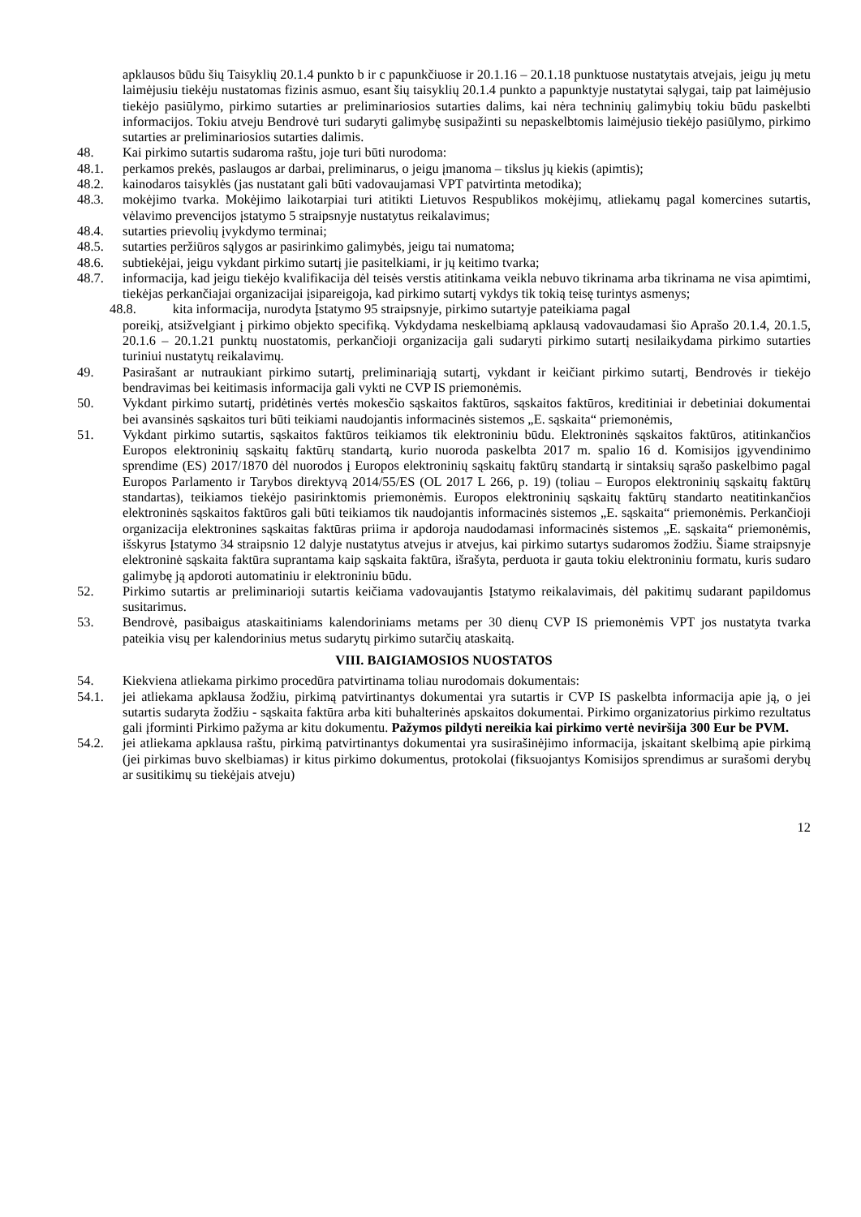apklausos būdu šių Taisyklių 20.1.4 punkto b ir c papunkčiuose ir 20.1.16 – 20.1.18 punktuose nustatytais atvejais, jeigu jų metu laimėjusiu tiekėju nustatomas fizinis asmuo, esant šių taisyklių 20.1.4 punkto a papunktyje nustatytai sąlygai, taip pat laimėjusio tiekėjo pasiūlymo, pirkimo sutarties ar preliminariosios sutarties dalims, kai nėra techninių galimybių tokiu būdu paskelbti informacijos. Tokiu atveju Bendrovė turi sudaryti galimybę susipažinti su nepaskelbtomis laimėjusio tiekėjo pasiūlymo, pirkimo sutarties ar preliminariosios sutarties dalimis.
48. Kai pirkimo sutartis sudaroma raštu, joje turi būti nurodoma:
48.1. perkamos prekės, paslaugos ar darbai, preliminarus, o jeigu įmanoma – tikslus jų kiekis (apimtis);
48.2. kainodaros taisyklės (jas nustatant gali būti vadovaujamasi VPT patvirtinta metodika);
48.3. mokėjimo tvarka. Mokėjimo laikotarpiai turi atitikti Lietuvos Respublikos mokėjimų, atliekamų pagal komercines sutartis, vėlavimo prevencijos įstatymo 5 straipsnyje nustatytus reikalavimus;
48.4. sutarties prievolių įvykdymo terminai;
48.5. sutarties peržiūros sąlygos ar pasirinkimo galimybės, jeigu tai numatoma;
48.6. subtiekėjai, jeigu vykdant pirkimo sutartį jie pasitelkiami, ir jų keitimo tvarka;
48.7. informacija, kad jeigu tiekėjo kvalifikacija dėl teisės verstis atitinkama veikla nebuvo tikrinama arba tikrinama ne visa apimtimi, tiekėjas perkančiajai organizacijai įsipareigoja, kad pirkimo sutartį vykdys tik tokią teisę turintys asmenys;
48.8. kita informacija, nurodyta Įstatymo 95 straipsnyje, pirkimo sutartyje pateikiama pagal
poreikį, atsižvelgiant į pirkimo objekto specifiką. Vykdydama neskelbiamą apklausą vadovaudamasi šio Aprašo 20.1.4, 20.1.5, 20.1.6 – 20.1.21 punktų nuostatomis, perkančioji organizacija gali sudaryti pirkimo sutartį nesilaikydama pirkimo sutarties turiniui nustatytų reikalavimų.
49. Pasirašant ar nutraukiant pirkimo sutartį, preliminariąją sutartį, vykdant ir keičiant pirkimo sutartį, Bendrovės ir tiekėjo bendravimas bei keitimasis informacija gali vykti ne CVP IS priemonėmis.
50. Vykdant pirkimo sutartį, pridėtinės vertės mokesčio sąskaitos faktūros, sąskaitos faktūros, kreditiniai ir debetiniai dokumentai bei avansinės sąskaitos turi būti teikiami naudojantis informacinės sistemos „E. sąskaita“ priemonėmis,
51. Vykdant pirkimo sutartis, sąskaitos faktūros teikiamos tik elektroniniu būdu. Elektroninės sąskaitos faktūros, atitinkančios Europos elektroninių sąskaitų faktūrų standartą, kurio nuoroda paskelbta 2017 m. spalio 16 d. Komisijos įgyvendinimo sprendime (ES) 2017/1870 dėl nuorodos į Europos elektroninių sąskaitų faktūrų standartą ir sintaksių sąrašo paskelbimo pagal Europos Parlamento ir Tarybos direktyvą 2014/55/ES (OL 2017 L 266, p. 19) (toliau – Europos elektroninių sąskaitų faktūrų standartas), teikiamos tiekėjo pasirinktomis priemonėmis. Europos elektroninių sąskaitų faktūrų standarto neatitinkančios elektroninės sąskaitos faktūros gali būti teikiamos tik naudojantis informacinės sistemos „E. sąskaita“ priemonėmis. Perkančioji organizacija elektronines sąskaitas faktūras priima ir apdoroja naudodamasi informacinės sistemos „E. sąskaita“ priemonėmis, išskyrus Įstatymo 34 straipsnio 12 dalyje nustatytus atvejus ir atvejus, kai pirkimo sutartys sudaromos žodžiu. Šiame straipsnyje elektroninė sąskaita faktūra suprantama kaip sąskaita faktūra, išrašyta, perduota ir gauta tokiu elektroniniu formatu, kuris sudaro galimybę ją apdoroti automatiniu ir elektroniniu būdu.
52. Pirkimo sutartis ar preliminarioji sutartis keičiama vadovaujantis Įstatymo reikalavimais, dėl pakitimų sudarant papildomus susitarimus.
53. Bendrovė, pasibaigus ataskaitiniams kalendoriniams metams per 30 dienų CVP IS priemonėmis VPT jos nustatyta tvarka pateikia visų per kalendorinius metus sudarytų pirkimo sutarčių ataskaitą.
VIII. BAIGIAMOSIOS NUOSTATOS
54. Kiekviena atliekama pirkimo procedūra patvirtinama toliau nurodomais dokumentais:
54.1. jei atliekama apklausa žodžiu, pirkimą patvirtinantys dokumentai yra sutartis ir CVP IS paskelbta informacija apie ją, o jei sutartis sudaryta žodžiu - sąskaita faktūra arba kiti buhalterinės apskaitos dokumentai. Pirkimo organizatorius pirkimo rezultatus gali įforminti Pirkimo pažyma ar kitu dokumentu. Pažymos pildyti nereikia kai pirkimo vertė neviršija 300 Eur be PVM.
54.2. jei atliekama apklausa raštu, pirkimą patvirtinantys dokumentai yra susirašinėjimo informacija, įskaitant skelbimą apie pirkimą (jei pirkimas buvo skelbiamas) ir kitus pirkimo dokumentus, protokolai (fiksuojantys Komisijos sprendimus ar surašomi derybų ar susitikimų su tiekėjais atveju)
12